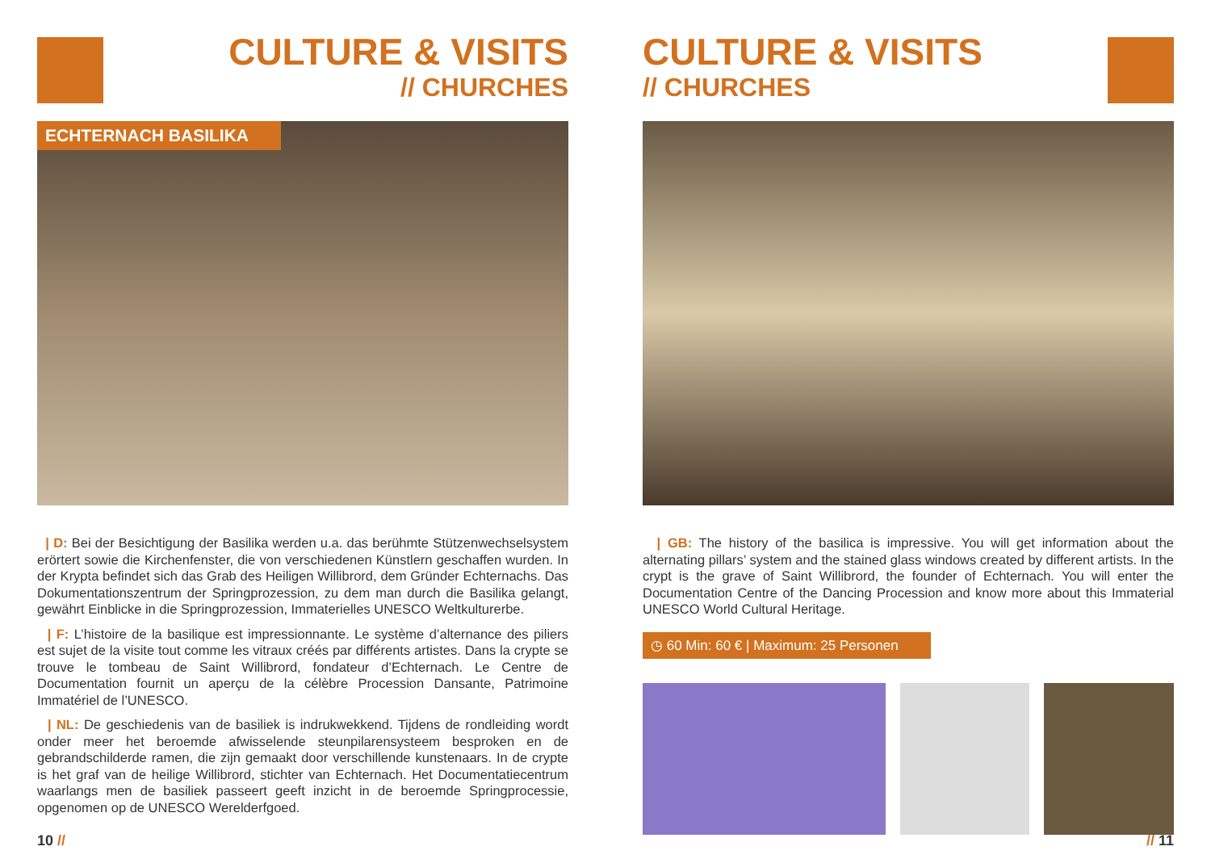CULTURE & VISITS
// CHURCHES
ECHTERNACH BASILIKA
| D: Bei der Besichtigung der Basilika werden u.a. das berühmte Stützenwechselsystem erörtert sowie die Kirchenfenster, die von verschiedenen Künstlern geschaffen wurden. In der Krypta befindet sich das Grab des Heiligen Willibrord, dem Gründer Echternachs. Das Dokumentationszentrum der Springprozession, zu dem man durch die Basilika gelangt, gewährt Einblicke in die Springprozession, Immaterielles UNESCO Weltkulturerbe.
| F: L’histoire de la basilique est impressionnante. Le système d’alternance des piliers est sujet de la visite tout comme les vitraux créés par différents artistes. Dans la crypte se trouve le tombeau de Saint Willibrord, fondateur d’Echternach. Le Centre de Documentation fournit un aperçu de la célèbre Procession Dansante, Patrimoine Immatériel de l’UNESCO.
| NL: De geschiedenis van de basiliek is indrukwekkend. Tijdens de rondleiding wordt onder meer het beroemde afwisselende steunpilarensysteem besproken en de gebrandschilderde ramen, die zijn gemaakt door verschillende kunstenaars. In de crypte is het graf van de heilige Willibrord, stichter van Echternach. Het Documentatiecentrum waarlangs men de basiliek passeert geeft inzicht in de beroemde Springprocessie, opgenomen op de UNESCO Werelderfgoed.
10 //
CULTURE & VISITS
// CHURCHES
| GB: The history of the basilica is impressive. You will get information about the alternating pillars’ system and the stained glass windows created by different artists. In the crypt is the grave of Saint Willibrord, the founder of Echternach. You will enter the Documentation Centre of the Dancing Procession and know more about this Immaterial UNESCO World Cultural Heritage.
◷ 60 Min: 60 € | Maximum: 25 Personen
// 11